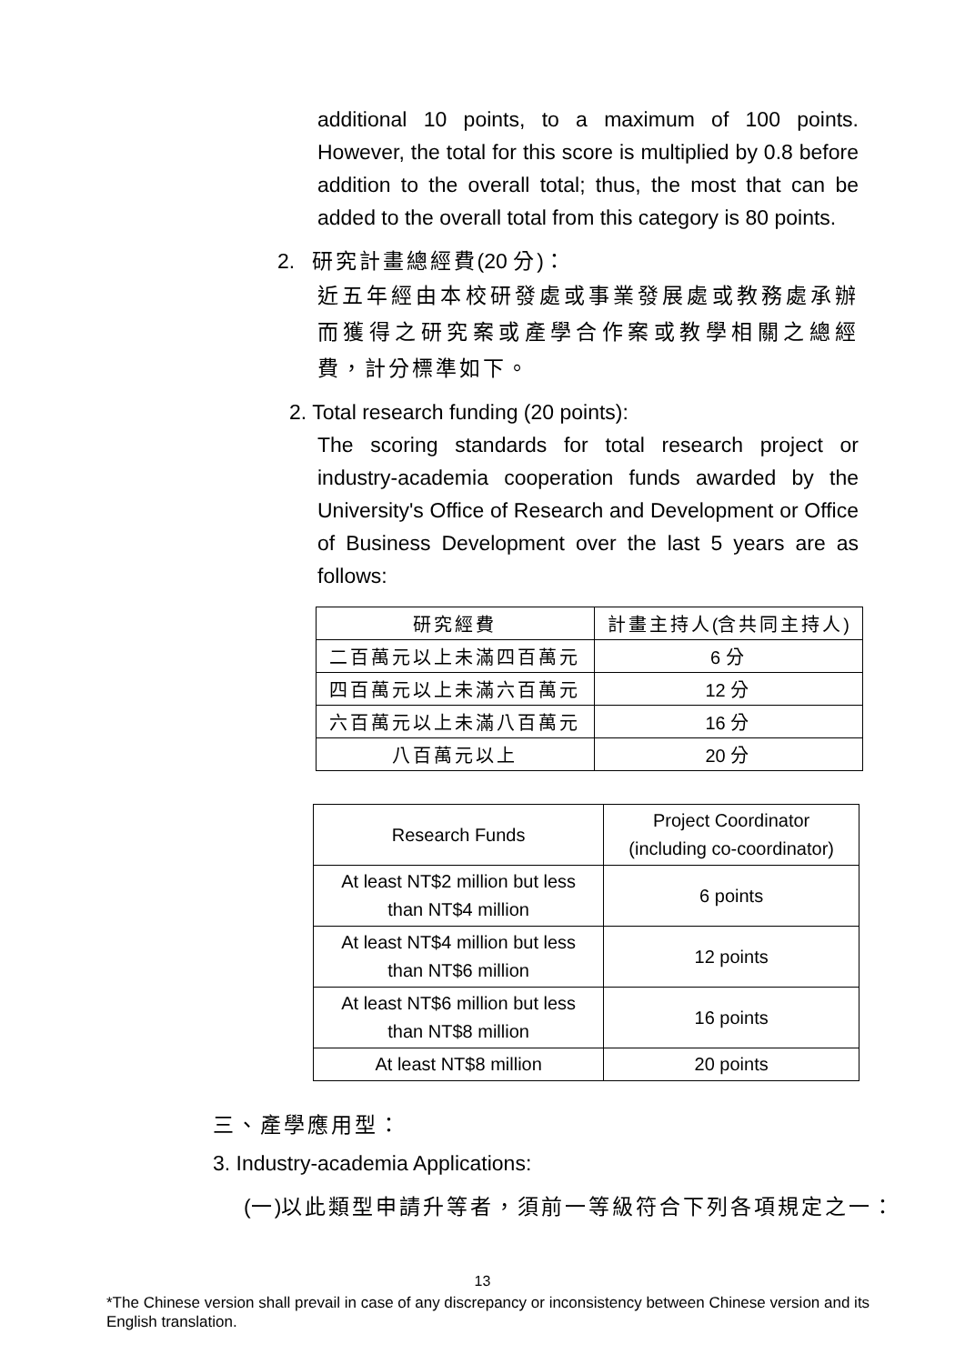additional 10 points, to a maximum of 100 points. However, the total for this score is multiplied by 0.8 before addition to the overall total; thus, the most that can be added to the overall total from this category is 80 points.
2. 研究計畫總經費(20 分)：
近五年經由本校研發處或事業發展處或教務處承辦而獲得之研究案或產學合作案或教學相關之總經費，計分標準如下。
2. Total research funding (20 points):
The scoring standards for total research project or industry-academia cooperation funds awarded by the University's Office of Research and Development or Office of Business Development over the last 5 years are as follows:
| 研究經費 | 計畫主持人 ( 含共同主持人 ) |
| --- | --- |
| 二百萬元以上未滿四百萬元 | 6 分 |
| 四百萬元以上未滿六百萬元 | 12 分 |
| 六百萬元以上未滿八百萬元 | 16 分 |
| 八百萬元以上 | 20 分 |
| Research Funds | Project Coordinator (including co-coordinator) |
| --- | --- |
| At least NT$2 million but less than NT$4 million | 6 points |
| At least NT$4 million but less than NT$6 million | 12 points |
| At least NT$6 million but less than NT$8 million | 16 points |
| At least NT$8 million | 20 points |
三、產學應用型：
3. Industry-academia Applications:
(一)以此類型申請升等者，須前一等級符合下列各項規定之一：
13
*The Chinese version shall prevail in case of any discrepancy or inconsistency between Chinese version and its English translation.